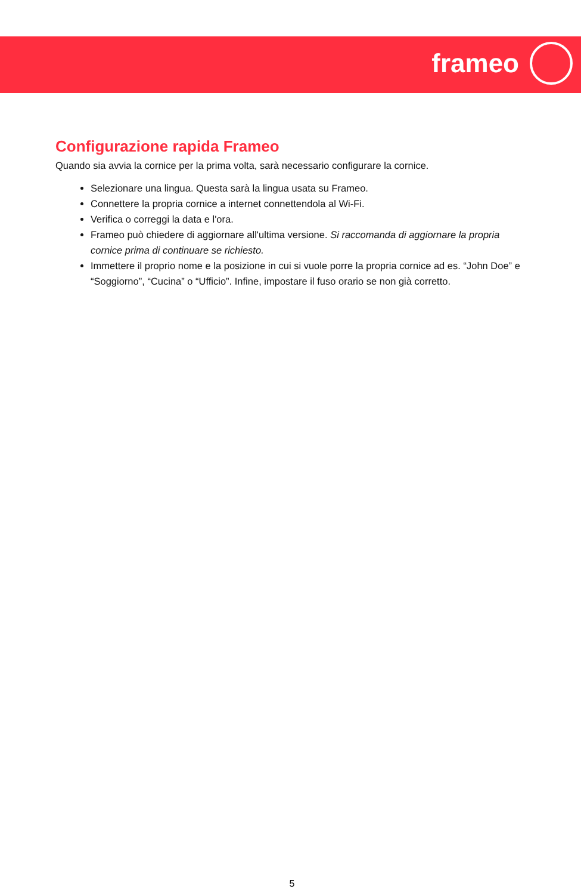frameo
Configurazione rapida Frameo
Quando sia avvia la cornice per la prima volta, sarà necessario configurare la cornice.
Selezionare una lingua. Questa sarà la lingua usata su Frameo.
Connettere la propria cornice a internet connettendola al Wi-Fi.
Verifica o correggi la data e l'ora.
Frameo può chiedere di aggiornare all'ultima versione. Si raccomanda di aggiornare la propria cornice prima di continuare se richiesto.
Immettere il proprio nome e la posizione in cui si vuole porre la propria cornice ad es. “John Doe” e “Soggiorno”, “Cucina” o “Ufficio”. Infine, impostare il fuso orario se non già corretto.
5